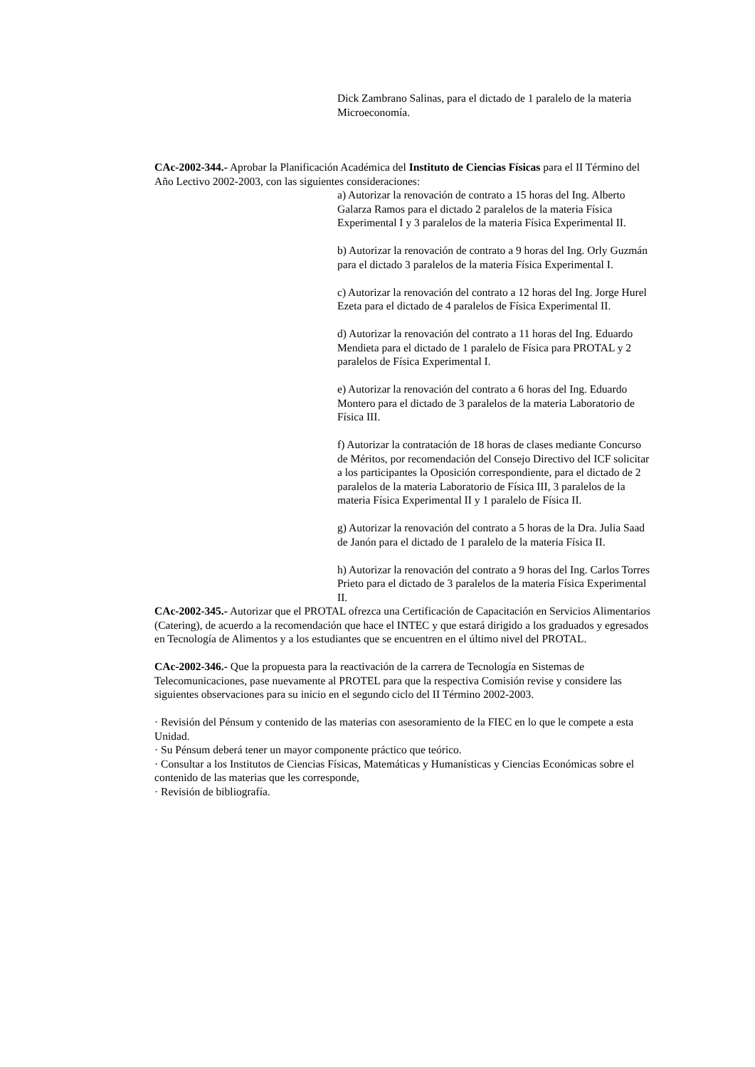Dick Zambrano Salinas, para el dictado de 1 paralelo de la materia Microeconomía.
CAc-2002-344.- Aprobar la Planificación Académica del Instituto de Ciencias Físicas para el II Término del Año Lectivo 2002-2003, con las siguientes consideraciones:
a) Autorizar la renovación de contrato a 15 horas del Ing. Alberto Galarza Ramos para el dictado 2 paralelos de la materia Física Experimental I y 3 paralelos de la materia Física Experimental II.
b) Autorizar la renovación de contrato a 9 horas del Ing. Orly Guzmán para el dictado 3 paralelos de la materia Física Experimental I.
c) Autorizar la renovación del contrato a 12 horas del Ing. Jorge Hurel Ezeta para el dictado de 4 paralelos de Física Experimental II.
d) Autorizar la renovación del contrato a 11 horas del Ing. Eduardo Mendieta para el dictado de 1 paralelo de Física para PROTAL y 2 paralelos de Física Experimental I.
e) Autorizar la renovación del contrato a 6 horas del Ing. Eduardo Montero para el dictado de 3 paralelos de la materia Laboratorio de Física III.
f) Autorizar la contratación de 18 horas de clases mediante Concurso de Méritos, por recomendación del Consejo Directivo del ICF solicitar a los participantes la Oposición correspondiente, para el dictado de 2 paralelos de la materia Laboratorio de Física III, 3 paralelos de la materia Física Experimental II y 1 paralelo de Física II.
g) Autorizar la renovación del contrato a 5 horas de la Dra. Julia Saad de Janón para el dictado de 1 paralelo de la materia Física II.
h) Autorizar la renovación del contrato a 9 horas del Ing. Carlos Torres Prieto para el dictado de 3 paralelos de la materia Física Experimental II.
CAc-2002-345.- Autorizar que el PROTAL ofrezca una Certificación de Capacitación en Servicios Alimentarios (Catering), de acuerdo a la recomendación que hace el INTEC y que estará dirigido a los graduados y egresados en Tecnología de Alimentos y a los estudiantes que se encuentren en el último nivel del PROTAL.
CAc-2002-346.- Que la propuesta para la reactivación de la carrera de Tecnología en Sistemas de Telecomunicaciones, pase nuevamente al PROTEL para que la respectiva Comisión revise y considere las siguientes observaciones para su inicio en el segundo ciclo del II Término 2002-2003.
· Revisión del Pénsum y contenido de las materias con asesoramiento de la FIEC en lo que le compete a esta Unidad.
· Su Pénsum deberá tener un mayor componente práctico que teórico.
· Consultar a los Institutos de Ciencias Físicas, Matemáticas y Humanísticas y Ciencias Económicas sobre el contenido de las materias que les corresponde,
· Revisión de bibliografía.